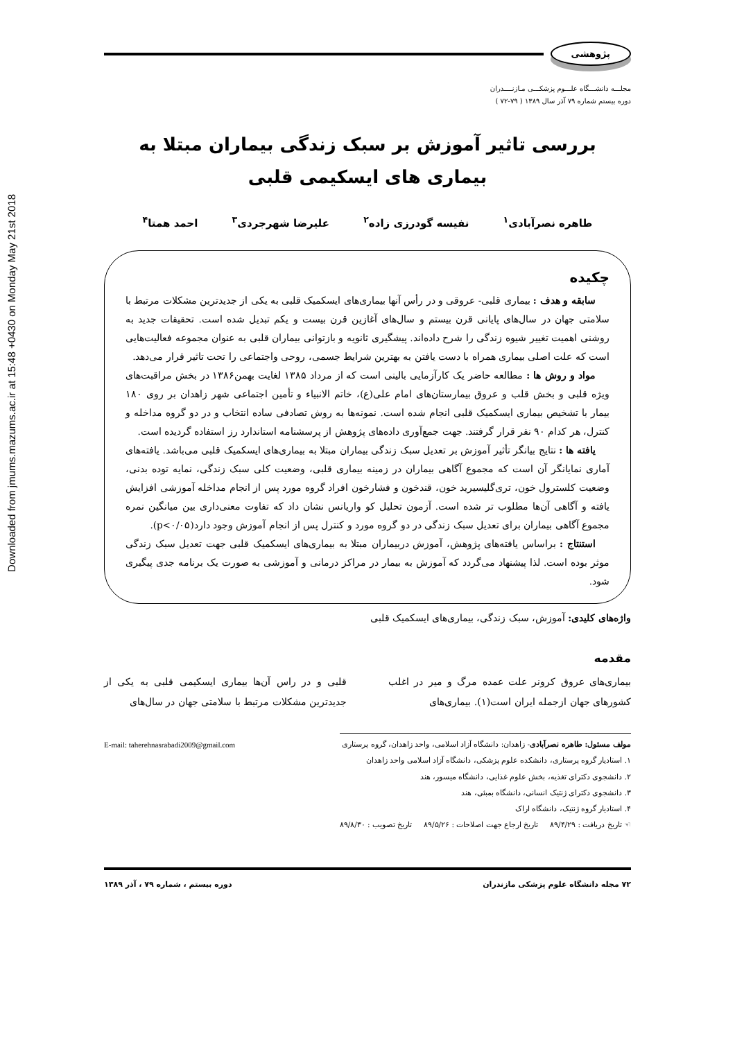Downloaded from jmums.mazums.ac.ir at 15:48 +0430 on Monday May 21st 2018
پژوهشی
مجلـــه دانشـــگاه علـــوم پزشكـــی مـازنــــدران
دوره بیستم شماره ۷۹ آذر سال ۱۳۸۹ ( ۷۹-۷۲ )
بررسی تاثیر آموزش بر سبک زندگی بیماران مبتلا به
بیماری های ایسکیمی قلبی
طاهره نصرآبادی<sup>۱</sup> نفیسه گودرزی زاده<sup>۲</sup> علیرضا شهرجردی<sup>۳</sup> احمد همتا<sup>۴</sup>
چكیده
سابقه و هدف : بیماری قلبی- عروقی و در رأس آنها بیماری‌های ایسكمیک قلبی به یكی از جدیدترین مشكلات مرتبط با سلامتی جهان در سال‌های پایانی قرن بیستم و سال‌های آغازین قرن بیست و یكم تبدیل شده است. تحقیقات جدید به روشنی اهمیت تغییر شیوه زندگی را شرح داده‌اند. پیشگیری ثانویه و بازتوانی بیماران قلبی به عنوان مجموعه فعالیت‌هایی است كه علت اصلی بیماری همراه با دست یافتن به بهترین شرایط جسمی، روحی واجتماعی را تحت تاثیر قرار می‌دهد.
مواد و روش ها : مطالعه حاضر یک كارآزمایی بالینی است كه از مرداد ۱۳۸۵ لغایت بهمن۱۳۸۶ در بخش مراقبت‌های ویژه قلبی و بخش قلب و عروق بیمارستان‌های امام علی(ع)، خاتم الانبیاء و تأمین اجتماعی شهر زاهدان بر روی ۱۸۰ بیمار با تشخیص بیماری ایسكمیک قلبی انجام شده است. نمونه‌ها به روش تصادفی ساده انتخاب و در دو گروه مداخله و كنترل، هر كدام ۹۰ نفر قرار گرفتند. جهت جمع‌آوری داده‌های پژوهش از پرسشنامه استاندارد رز استفاده گردیده است.
یافته ها : نتایج بیانگر تأثیر آموزش بر تعدیل سبک زندگی بیماران مبتلا به بیماری‌های ایسكمیک قلبی می‌باشد. یافته‌های آماری نمایانگر آن است كه مجموع آگاهی بیماران در زمینه بیماری قلبی، وضعیت كلی سبک زندگی، نمایه توده بدنی، وضعیت كلسترول خون، تری‌گلیسیرید خون، قندخون و فشارخون افراد گروه مورد پس از انجام مداخله آموزشی افزایش یافته و آگاهی آن‌ها مطلوب تر شده است. آزمون تحلیل كو واریانس نشان داد كه تفاوت معنی‌داری بین میانگین نمره مجموع آگاهی بیماران برای تعدیل سبک زندگی در دو گروه مورد و كنترل پس از انجام آموزش وجود دارد(p<۰/۰۵).
استنتاج : براساس یافته‌های پژوهش، آموزش دربیماران مبتلا به بیماری‌های ایسكمیک قلبی جهت تعدیل سبک زندگی موثر بوده است. لذا پیشنهاد می‌گردد كه آموزش به بیمار در مراكز درمانی و آموزشی به صورت یک برنامه جدی پیگیری شود.
واژه‌های كلیدی: آموزش، سبک زندگی، بیماری‌های ایسكمیک قلبی
مقدمه
بیماری‌های عروق كرونر علت عمده مرگ و میر در اغلب كشورهای جهان ازجمله ایران است(۱). بیماری‌های
قلبی و در راس آن‌ها بیماری ایسكیمی قلبی به یكی از جدیدترین مشكلات مرتبط با سلامتی جهان در سال‌های
E-mail: taherehnasrabadi2009@gmail.com مولف مسئول: طاهره نصرآبادی- زاهدان: دانشگاه آزاد اسلامی، واحد زاهدان، گروه پرستاری
۱. استادیار گروه پرستاری، دانشكده علوم پزشكی، دانشگاه آزاد اسلامی واحد زاهدان
۲. دانشجوی دكترای تغذیه، بخش علوم غذایی، دانشگاه میسور، هند
۳. دانشجوی دكترای ژنتیک انسانی، دانشگاه بمبئی، هند
۴. استادیار گروه ژنتیک، دانشگاه اراک
☜ تاریخ دریافت : ۸۹/۴/۲۹ تاریخ ارجاع جهت اصلاحات : ۸۹/۵/۲۶ تاریخ تصویب : ۸۹/۸/۳۰
۷۲ مجله دانشگاه علوم پزشكی مازندران دوره بیستم ، شماره ۷۹ ، آذر ۱۳۸۹